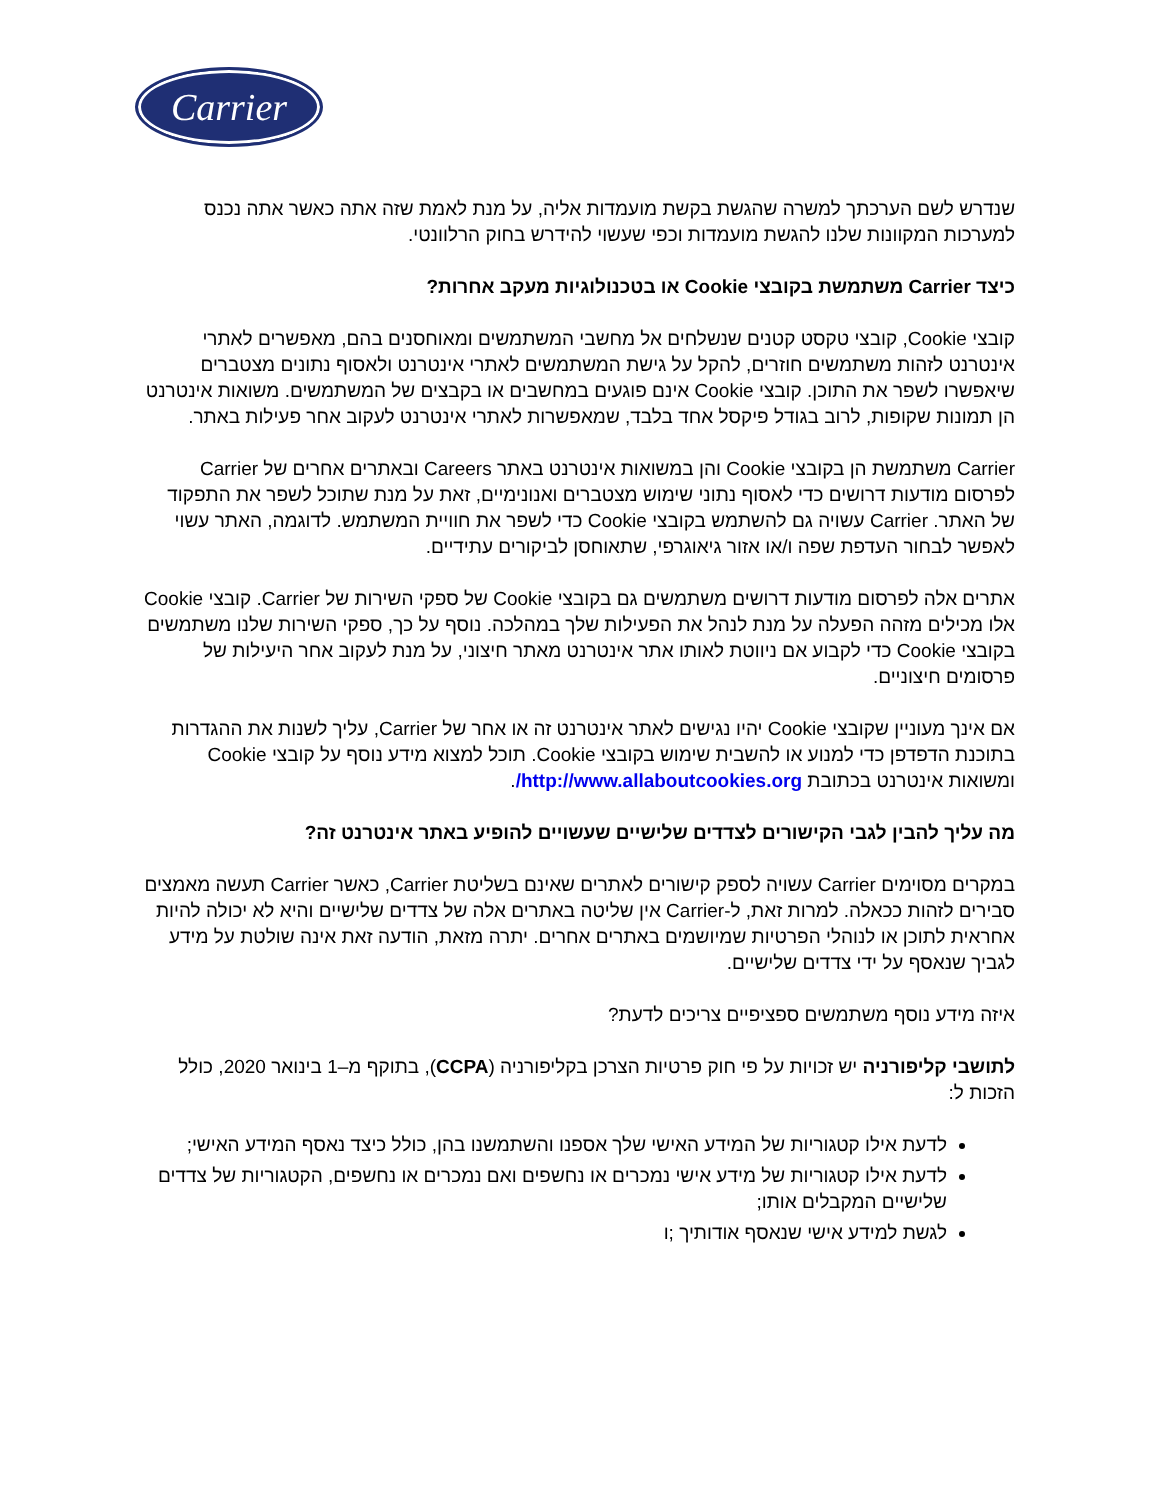Carrier
שנדרש לשם הערכתך למשרה שהגשת בקשת מועמדות אליה, על מנת לאמת שזה אתה כאשר אתה נכנס למערכות המקוונות שלנו להגשת מועמדות וכפי שעשוי להידרש בחוק הרלוונטי.
כיצד Carrier משתמשת בקובצי Cookie או בטכנולוגיות מעקב אחרות?
קובצי Cookie, קובצי טקסט קטנים שנשלחים אל מחשבי המשתמשים ומאוחסנים בהם, מאפשרים לאתרי אינטרנט לזהות משתמשים חוזרים, להקל על גישת המשתמשים לאתרי אינטרנט ולאסוף נתונים מצטברים שיאפשרו לשפר את התוכן. קובצי Cookie אינם פוגעים במחשבים או בקבצים של המשתמשים. משואות אינטרנט הן תמונות שקופות, לרוב בגודל פיקסל אחד בלבד, שמאפשרות לאתרי אינטרנט לעקוב אחר פעילות באתר.
Carrier משתמשת הן בקובצי Cookie והן במשואות אינטרנט באתר Careers ובאתרים אחרים של Carrier לפרסום מודעות דרושים כדי לאסוף נתוני שימוש מצטברים ואנונימיים, זאת על מנת שתוכל לשפר את התפקוד של האתר. Carrier עשויה גם להשתמש בקובצי Cookie כדי לשפר את חוויית המשתמש. לדוגמה, האתר עשוי לאפשר לבחור העדפת שפה ו/או אזור גיאוגרפי, שתאוחסן לביקורים עתידיים.
אתרים אלה לפרסום מודעות דרושים משתמשים גם בקובצי Cookie של ספקי השירות של Carrier. קובצי Cookie אלו מכילים מזהה הפעלה על מנת לנהל את הפעילות שלך במהלכה. נוסף על כך, ספקי השירות שלנו משתמשים בקובצי Cookie כדי לקבוע אם ניווטת לאותו אתר אינטרנט מאתר חיצוני, על מנת לעקוב אחר היעילות של פרסומים חיצוניים.
אם אינך מעוניין שקובצי Cookie יהיו נגישים לאתר אינטרנט זה או אחר של Carrier, עליך לשנות את ההגדרות בתוכנת הדפדפן כדי למנוע או להשבית שימוש בקובצי Cookie. תוכל למצוא מידע נוסף על קובצי Cookie ומשואות אינטרנט בכתובת http://www.allaboutcookies.org/.
מה עליך להבין לגבי הקישורים לצדדים שלישיים שעשויים להופיע באתר אינטרנט זה?
במקרים מסוימים Carrier עשויה לספק קישורים לאתרים שאינם בשליטת Carrier, כאשר Carrier תעשה מאמצים סבירים לזהות ככאלה. למרות זאת, ל-Carrier אין שליטה באתרים אלה של צדדים שלישיים והיא לא יכולה להיות אחראית לתוכן או לנוהלי הפרטיות שמיושמים באתרים אחרים. יתרה מזאת, הודעה זאת אינה שולטת על מידע לגביך שנאסף על ידי צדדים שלישיים.
איזה מידע נוסף משתמשים ספציפיים צריכים לדעת?
לתושבי קליפורניה יש זכויות על פי חוק פרטיות הצרכן בקליפורניה (CCPA), בתוקף מ–1 בינואר 2020, כולל הזכות ל:
לדעת אילו קטגוריות של המידע האישי שלך אספנו והשתמשנו בהן, כולל כיצד נאסף המידע האישי;
לדעת אילו קטגוריות של מידע אישי נמכרים או נחשפים ואם נמכרים או נחשפים, הקטגוריות של צדדים שלישיים המקבלים אותו;
לגשת למידע אישי שנאסף אודותיך ;ו